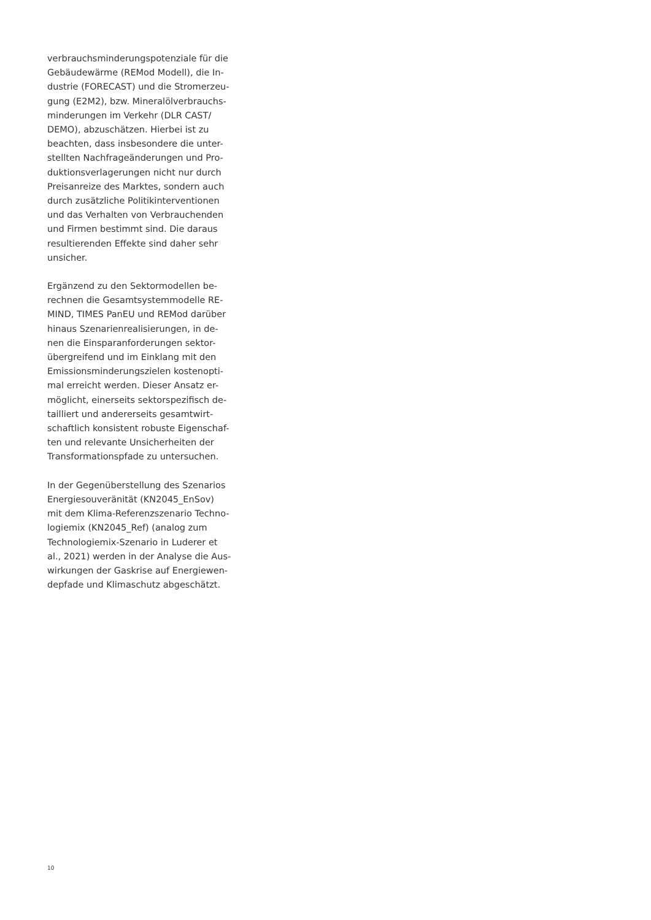verbrauchsminderungspotenziale für die
Gebäudewärme (REMod Modell), die In-
dustrie (FORECAST) und die Stromerzeu-
gung (E2M2), bzw. Mineralölverbrauchs-
minderungen im Verkehr (DLR CAST/
DEMO), abzuschätzen. Hierbei ist zu
beachten, dass insbesondere die unter-
stellten Nachfrageänderungen und Pro-
duktionsverlagerungen nicht nur durch
Preisanreize des Marktes, sondern auch
durch zusätzliche Politikinterventionen
und das Verhalten von Verbrauchenden
und Firmen bestimmt sind. Die daraus
resultierenden Effekte sind daher sehr
unsicher.
Ergänzend zu den Sektormodellen be-
rechnen die Gesamtsystemmodelle RE-
MIND, TIMES PanEU und REMod darüber
hinaus Szenarienrealisierungen, in de-
nen die Einsparanforderungen sektor-
übergreifend und im Einklang mit den
Emissionsminderungszielen kostenopti-
mal erreicht werden. Dieser Ansatz er-
möglicht, einerseits sektorspezifisch de-
tailliert und andererseits gesamtwirt-
schaftlich konsistent robuste Eigenschaf-
ten und relevante Unsicherheiten der
Transformationspfade zu untersuchen.
In der Gegenüberstellung des Szenarios
Energiesouveränität (KN2045_EnSov)
mit dem Klima-Referenzszenario Techno-
logiemix (KN2045_Ref) (analog zum
Technologiemix-Szenario in Luderer et
al., 2021) werden in der Analyse die Aus-
wirkungen der Gaskrise auf Energiewen-
depfade und Klimaschutz abgeschätzt.
10